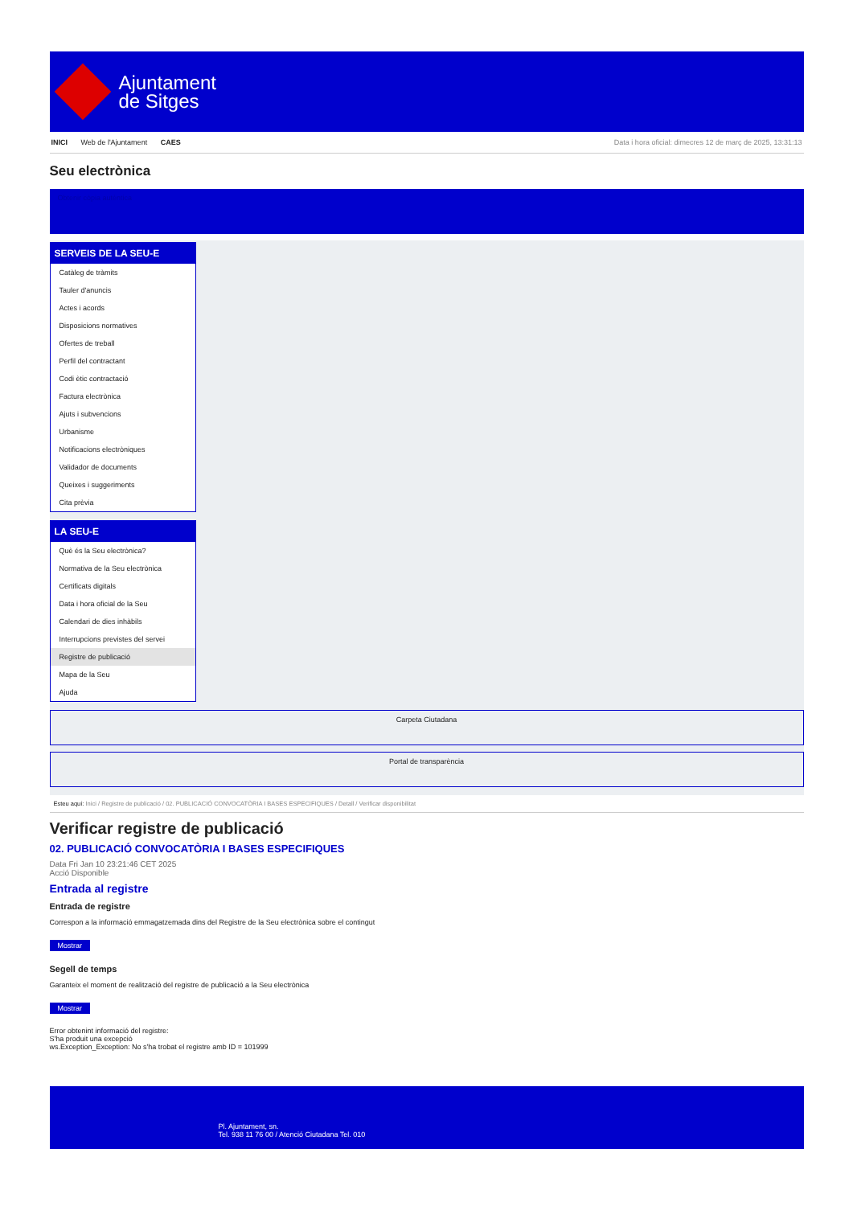Ajuntament
de Sitges
INICI Web de l'Ajuntament CAES Data i hora oficial: dimecres 12 de març de 2025, 13:31:13
Seu electrònica
Obtenir còpia autèntica
SERVEIS DE LA SEU-E
Catàleg de tràmits
Tauler d'anuncis
Actes i acords
Disposicions normatives
Ofertes de treball
Perfil del contractant
Codi ètic contractació
Factura electrònica
Ajuts i subvencions
Urbanisme
Notificacions electròniques
Validador de documents
Queixes i suggeriments
Cita prèvia
LA SEU-E
Què és la Seu electrònica?
Normativa de la Seu electrònica
Certificats digitals
Data i hora oficial de la Seu
Calendari de dies inhàbils
Interrupcions previstes del servei
Registre de publicació
Mapa de la Seu
Ajuda
Carpeta Ciutadana
Portal de transparència
Esteu aquí: Inici / Registre de publicació / 02. PUBLICACIÓ CONVOCATÒRIA I BASES ESPECIFIQUES / Detall / Verificar disponibilitat
Verificar registre de publicació
02. PUBLICACIÓ CONVOCATÒRIA I BASES ESPECIFIQUES
Data Fri Jan 10 23:21:46 CET 2025
Acció Disponible
Entrada al registre
Entrada de registre
Correspon a la informació emmagatzemada dins del Registre de la Seu electrònica sobre el contingut
Mostrar
Segell de temps
Garanteix el moment de realització del registre de publicació a la Seu electrònica
Mostrar
Error obtenint informació del registre:
S'ha produit una excepció
ws.Exception_Exception: No s'ha trobat el registre amb ID = 101999
Pl. Ajuntament, sn.
Tel. 938 11 76 00 / Atenció Ciutadana Tel. 010